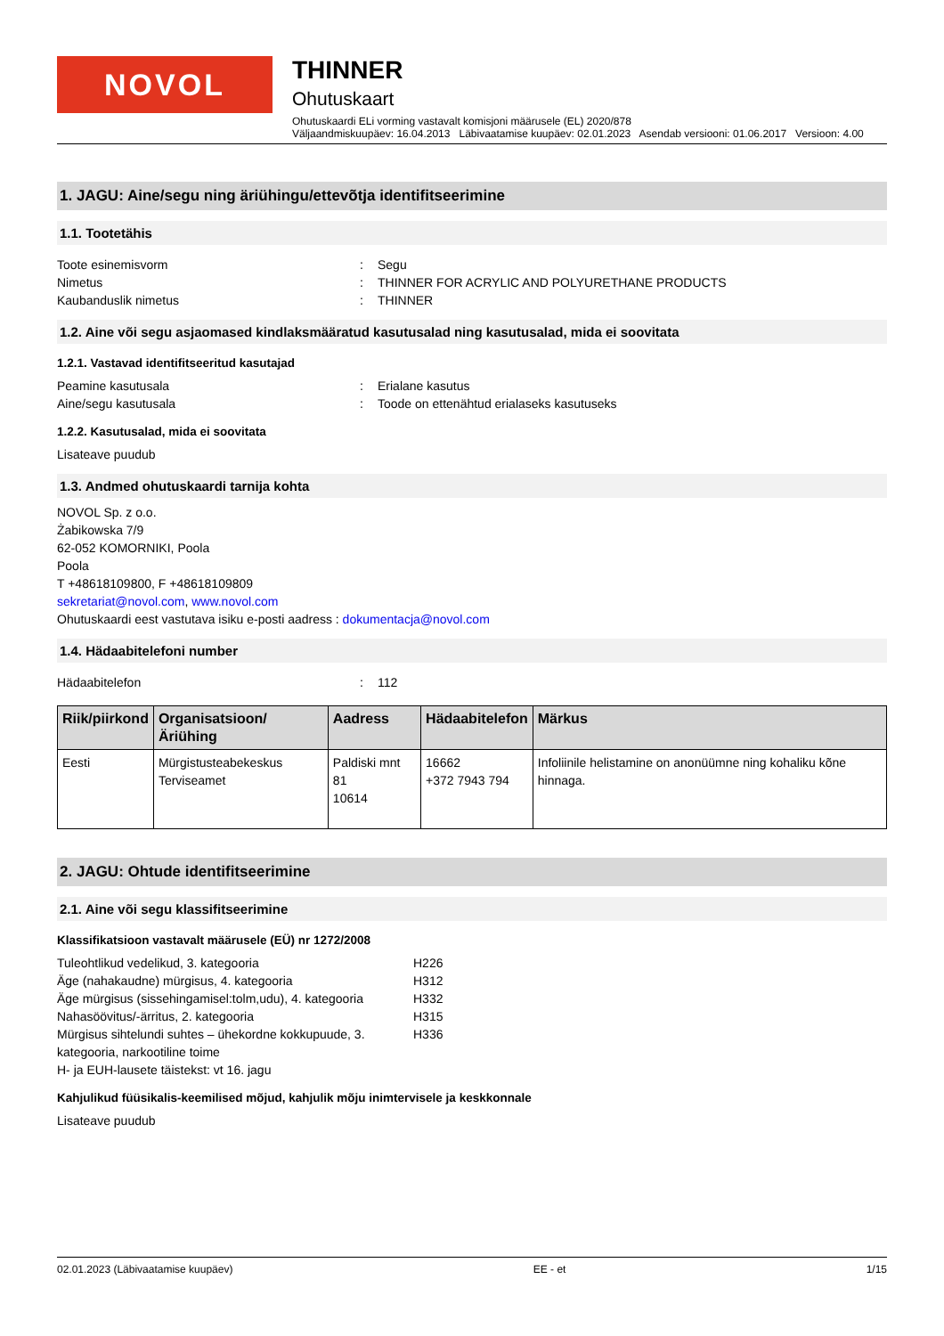NOVOL
THINNER
Ohutuskaart
Ohutuskaardi ELi vorming vastavalt komisjoni määrusele (EL) 2020/878
Väljaandmiskuupäev: 16.04.2013 Läbivaatamise kuupäev: 02.01.2023 Asendab versiooni: 01.06.2017 Versioon: 4.00
1. JAGU: Aine/segu ning äriühingu/ettevõtja identifitseerimine
1.1. Tootetähis
Toote esinemisvorm: Segu
Nimetus: THINNER FOR ACRYLIC AND POLYURETHANE PRODUCTS
Kaubanduslik nimetus: THINNER
1.2. Aine või segu asjaomased kindlaksmääratud kasutusalad ning kasutusalad, mida ei soovitata
1.2.1. Vastavad identifitseeritud kasutajad
Peamine kasutusala: Erialane kasutus
Aine/segu kasutusala: Toode on ettenähtud erialaseks kasutuseks
1.2.2. Kasutusalad, mida ei soovitata
Lisateave puudub
1.3. Andmed ohutuskaardi tarnija kohta
NOVOL Sp. z o.o.
Żabikowska 7/9
62-052 KOMORNIKI, Poola
Poola
T +48618109800, F +48618109809
sekretariat@novol.com, www.novol.com
Ohutuskaardi eest vastutava isiku e-posti aadress : dokumentacja@novol.com
1.4. Hädaabitelefoni number
Hädaabitelefon: 112
| Riik/piirkond | Organisatsioon/Äriühing | Aadress | Hädaabitelefon | Märkus |
| --- | --- | --- | --- | --- |
| Eesti | Mürgistusteabekeskus Terviseamet | Paldiski mnt 81 10614 | 16662 +372 7943 794 | Infoliinile helistamine on anonüümne ning kohaliku kõne hinnaga. |
2. JAGU: Ohtude identifitseerimine
2.1. Aine või segu klassifitseerimine
Klassifikatsioon vastavalt määrusele (EÜ) nr 1272/2008
Tuleohtlikud vedelikud, 3. kategooria H226 Äge (nahakaudne) mürgisus, 4. kategooria H312 Äge mürgisus (sissehingamisel:tolm,udu), 4. kategooria H332 Nahasöövitus/-ärritus, 2. kategooria H315 Mürgisus sihtelundi suhtes – ühekordne kokkupuude, 3. kategooria, narkootiline toime H336
H- ja EUH-lausete täistekst: vt 16. jagu
Kahjulikud füüsikalis-keemilised mõjud, kahjulik mõju inimtervisele ja keskkonnale
Lisateave puudub
02.01.2023 (Läbivaatamise kuupäev) EE - et 1/15